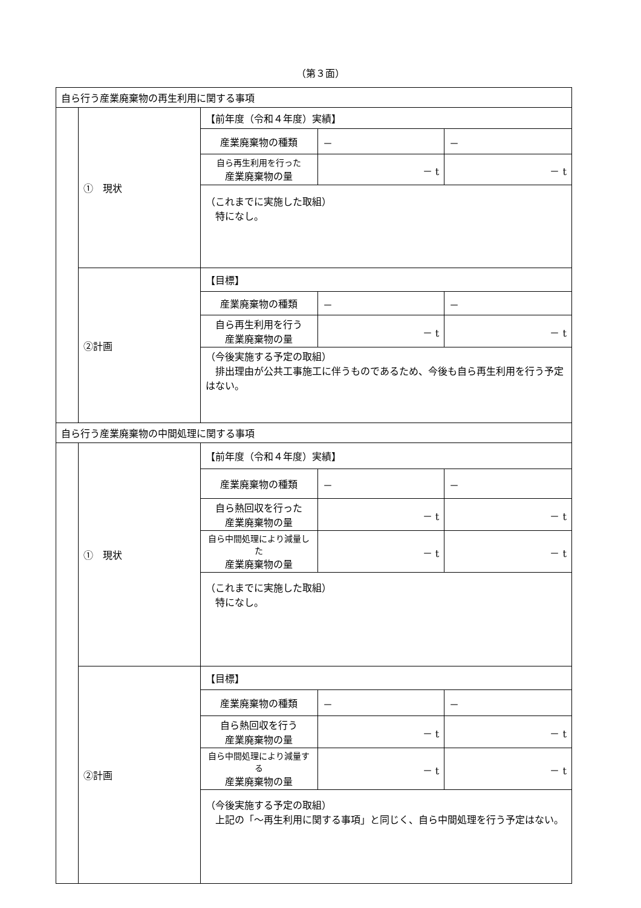（第３面）
| 自ら行う産業廃棄物の再生利用に関する事項 | | | | |
| | ① 現状 | 【前年度（令和４年度）実績】 | | |
| | | 産業廃棄物の種類 | － | － |
| | | 自ら再生利用を行った 産業廃棄物の量 | － t | － t |
| | | （これまでに実施した取組） 特になし。 | | |
| | ②計画 | 【目標】 | | |
| | | 産業廃棄物の種類 | － | － |
| | | 自ら再生利用を行う 産業廃棄物の量 | － t | － t |
| | | （今後実施する予定の取組） 排出理由が公共工事施工に伴うものであるため、今後も自ら再生利用を行う予定はない。 | | |
| 自ら行う産業廃棄物の中間処理に関する事項 | | | | |
| | ① 現状 | 【前年度（令和４年度）実績】 | | |
| | | 産業廃棄物の種類 | － | － |
| | | 自ら熱回収を行った 産業廃棄物の量 | － t | － t |
| | | 自ら中間処理により減量した 産業廃棄物の量 | － t | － t |
| | | （これまでに実施した取組） 特になし。 | | |
| | ②計画 | 【目標】 | | |
| | | 産業廃棄物の種類 | － | － |
| | | 自ら熱回収を行う 産業廃棄物の量 | － t | － t |
| | | 自ら中間処理により減量する 産業廃棄物の量 | － t | － t |
| | | （今後実施する予定の取組） 上記の「～再生利用に関する事項」と同じく、自ら中間処理を行う予定はない。 | | |